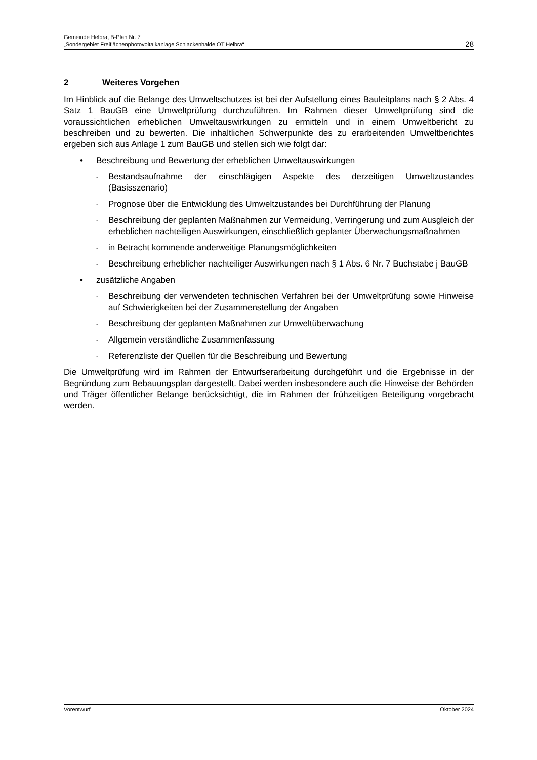Gemeinde Helbra, B-Plan Nr. 7
„Sondergebiet Freiflächenphotovoltaikanlage Schlackenhalde OT Helbra“28
2 Weiteres Vorgehen
Im Hinblick auf die Belange des Umweltschutzes ist bei der Aufstellung eines Bauleitplans nach § 2 Abs. 4 Satz 1 BauGB eine Umweltprüfung durchzuführen. Im Rahmen dieser Umweltprüfung sind die voraussichtlichen erheblichen Umweltauswirkungen zu ermitteln und in einem Umweltbericht zu beschreiben und zu bewerten. Die inhaltlichen Schwerpunkte des zu erarbeitenden Umweltberichtes ergeben sich aus Anlage 1 zum BauGB und stellen sich wie folgt dar:
• Beschreibung und Bewertung der erheblichen Umweltauswirkungen
- Bestandsaufnahme der einschlägigen Aspekte des derzeitigen Umweltzustandes (Basisszenario)
- Prognose über die Entwicklung des Umweltzustandes bei Durchführung der Planung
- Beschreibung der geplanten Maßnahmen zur Vermeidung, Verringerung und zum Ausgleich der erheblichen nachteiligen Auswirkungen, einschließlich geplanter Überwachungsmaßnahmen
- in Betracht kommende anderweitige Planungsmöglichkeiten
- Beschreibung erheblicher nachteiliger Auswirkungen nach § 1 Abs. 6 Nr. 7 Buchstabe j BauGB
• zusätzliche Angaben
- Beschreibung der verwendeten technischen Verfahren bei der Umweltprüfung sowie Hinweise auf Schwierigkeiten bei der Zusammenstellung der Angaben
- Beschreibung der geplanten Maßnahmen zur Umweltüberwachung
- Allgemein verständliche Zusammenfassung
- Referenzliste der Quellen für die Beschreibung und Bewertung
Die Umweltprüfung wird im Rahmen der Entwurfserarbeitung durchgeführt und die Ergebnisse in der Begründung zum Bebauungsplan dargestellt. Dabei werden insbesondere auch die Hinweise der Behörden und Träger öffentlicher Belange berücksichtigt, die im Rahmen der frühzeitigen Beteiligung vorgebracht werden.
Vorentwurf Oktober 2024